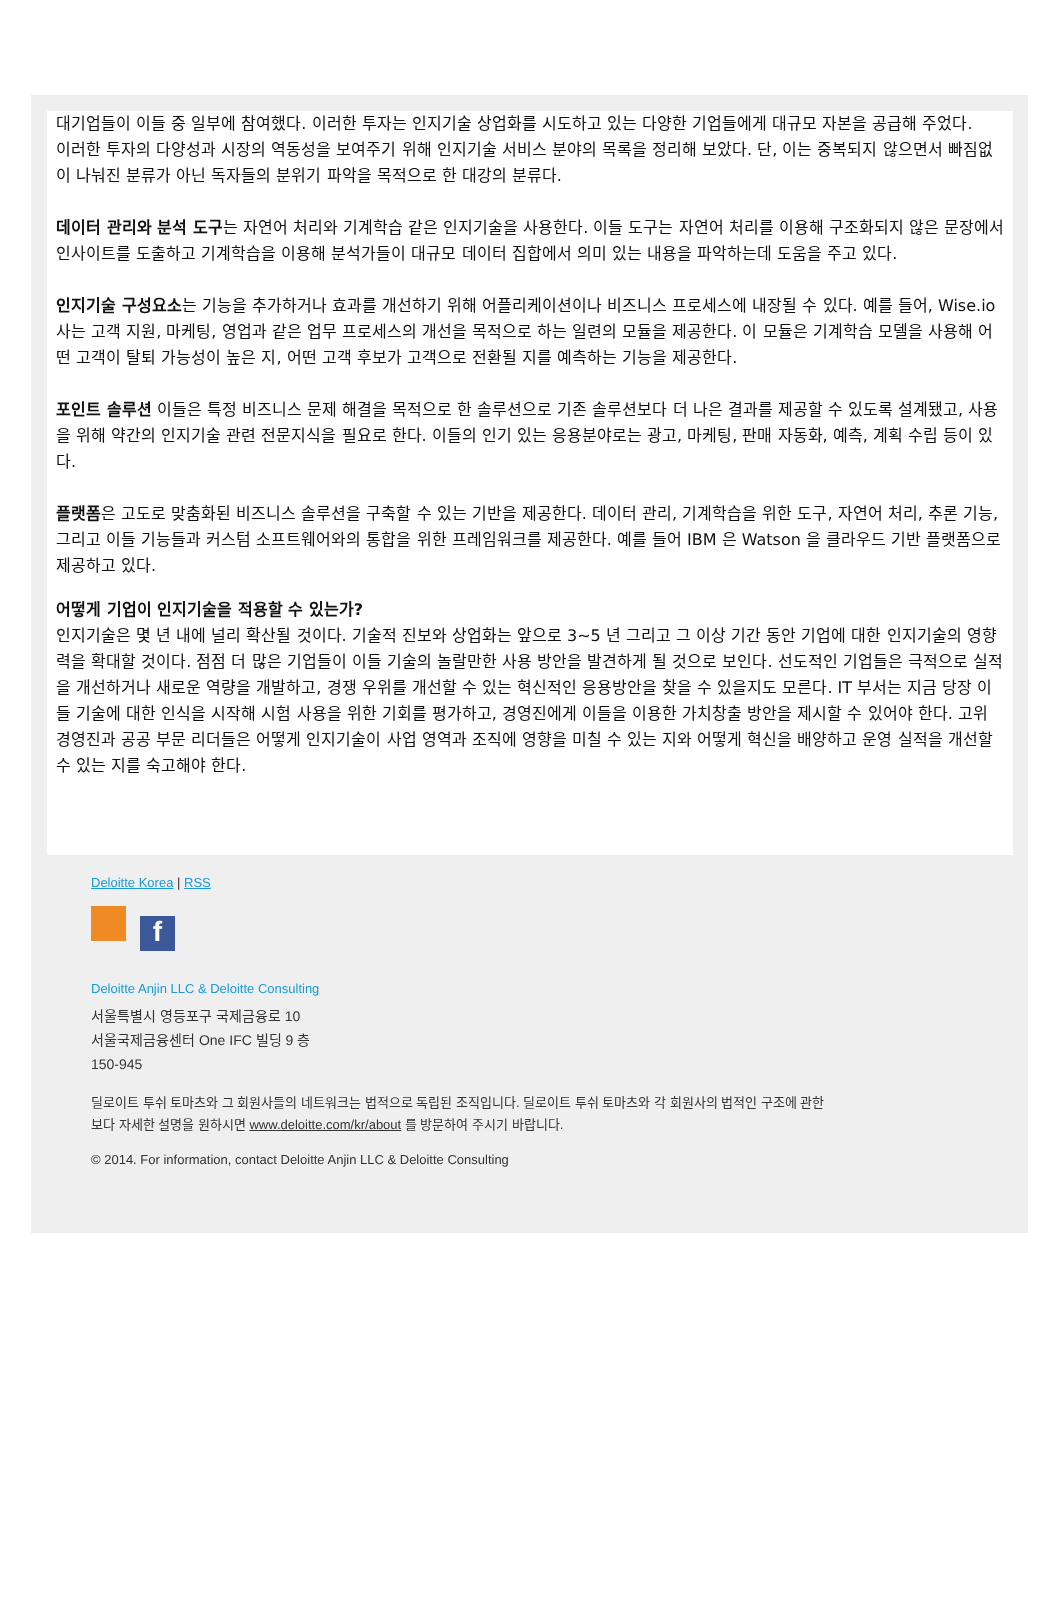대기업들이 이들 중 일부에 참여했다. 이러한 투자는 인지기술 상업화를 시도하고 있는 다양한 기업들에게 대규모 자본을 공급해 주었다.
이러한 투자의 다양성과 시장의 역동성을 보여주기 위해 인지기술 서비스 분야의 목록을 정리해 보았다. 단, 이는 중복되지 않으면서 빠짐없이 나눠진 분류가 아닌 독자들의 분위기 파악을 목적으로 한 대강의 분류다.
데이터 관리와 분석 도구는 자연어 처리와 기계학습 같은 인지기술을 사용한다. 이들 도구는 자연어 처리를 이용해 구조화되지 않은 문장에서 인사이트를 도출하고 기계학습을 이용해 분석가들이 대규모 데이터 집합에서 의미 있는 내용을 파악하는데 도움을 주고 있다.
인지기술 구성요소는 기능을 추가하거나 효과를 개선하기 위해 어플리케이션이나 비즈니스 프로세스에 내장될 수 있다. 예를 들어, Wise.io 사는 고객 지원, 마케팅, 영업과 같은 업무 프로세스의 개선을 목적으로 하는 일련의 모듈을 제공한다. 이 모듈은 기계학습 모델을 사용해 어떤 고객이 탈퇴 가능성이 높은 지, 어떤 고객 후보가 고객으로 전환될 지를 예측하는 기능을 제공한다.
포인트 솔루션 이들은 특정 비즈니스 문제 해결을 목적으로 한 솔루션으로 기존 솔루션보다 더 나은 결과를 제공할 수 있도록 설계됐고, 사용을 위해 약간의 인지기술 관련 전문지식을 필요로 한다. 이들의 인기 있는 응용분야로는 광고, 마케팅, 판매 자동화, 예측, 계획 수립 등이 있다.
플랫폼은 고도로 맞춤화된 비즈니스 솔루션을 구축할 수 있는 기반을 제공한다. 데이터 관리, 기계학습을 위한 도구, 자연어 처리, 추론 기능, 그리고 이들 기능들과 커스텀 소프트웨어와의 통합을 위한 프레임워크를 제공한다. 예를 들어 IBM 은 Watson 을 클라우드 기반 플랫폼으로 제공하고 있다.
어떻게 기업이 인지기술을 적용할 수 있는가?
인지기술은 몇 년 내에 널리 확산될 것이다. 기술적 진보와 상업화는 앞으로 3~5 년 그리고 그 이상 기간 동안 기업에 대한 인지기술의 영향력을 확대할 것이다. 점점 더 많은 기업들이 이들 기술의 놀랄만한 사용 방안을 발견하게 될 것으로 보인다. 선도적인 기업들은 극적으로 실적을 개선하거나 새로운 역량을 개발하고, 경쟁 우위를 개선할 수 있는 혁신적인 응용방안을 찾을 수 있을지도 모른다. IT 부서는 지금 당장 이들 기술에 대한 인식을 시작해 시험 사용을 위한 기회를 평가하고, 경영진에게 이들을 이용한 가치창출 방안을 제시할 수 있어야 한다. 고위 경영진과 공공 부문 리더들은 어떻게 인지기술이 사업 영역과 조직에 영향을 미칠 수 있는 지와 어떻게 혁신을 배양하고 운영 실적을 개선할 수 있는 지를 숙고해야 한다.
Deloitte Korea | RSS
f
Deloitte Anjin LLC & Deloitte Consulting
서울특별시 영등포구 국제금융로 10
서울국제금융센터 One IFC 빌딩 9 층
150-945
딜로이트 투쉬 토마츠와 그 회원사들의 네트워크는 법적으로 독립된 조직입니다. 딜로이트 투쉬 토마츠와 각 회원사의 법적인 구조에 관한
보다 자세한 설명을 원하시면 www.deloitte.com/kr/about 를 방문하여 주시기 바랍니다.
© 2014. For information, contact Deloitte Anjin LLC & Deloitte Consulting